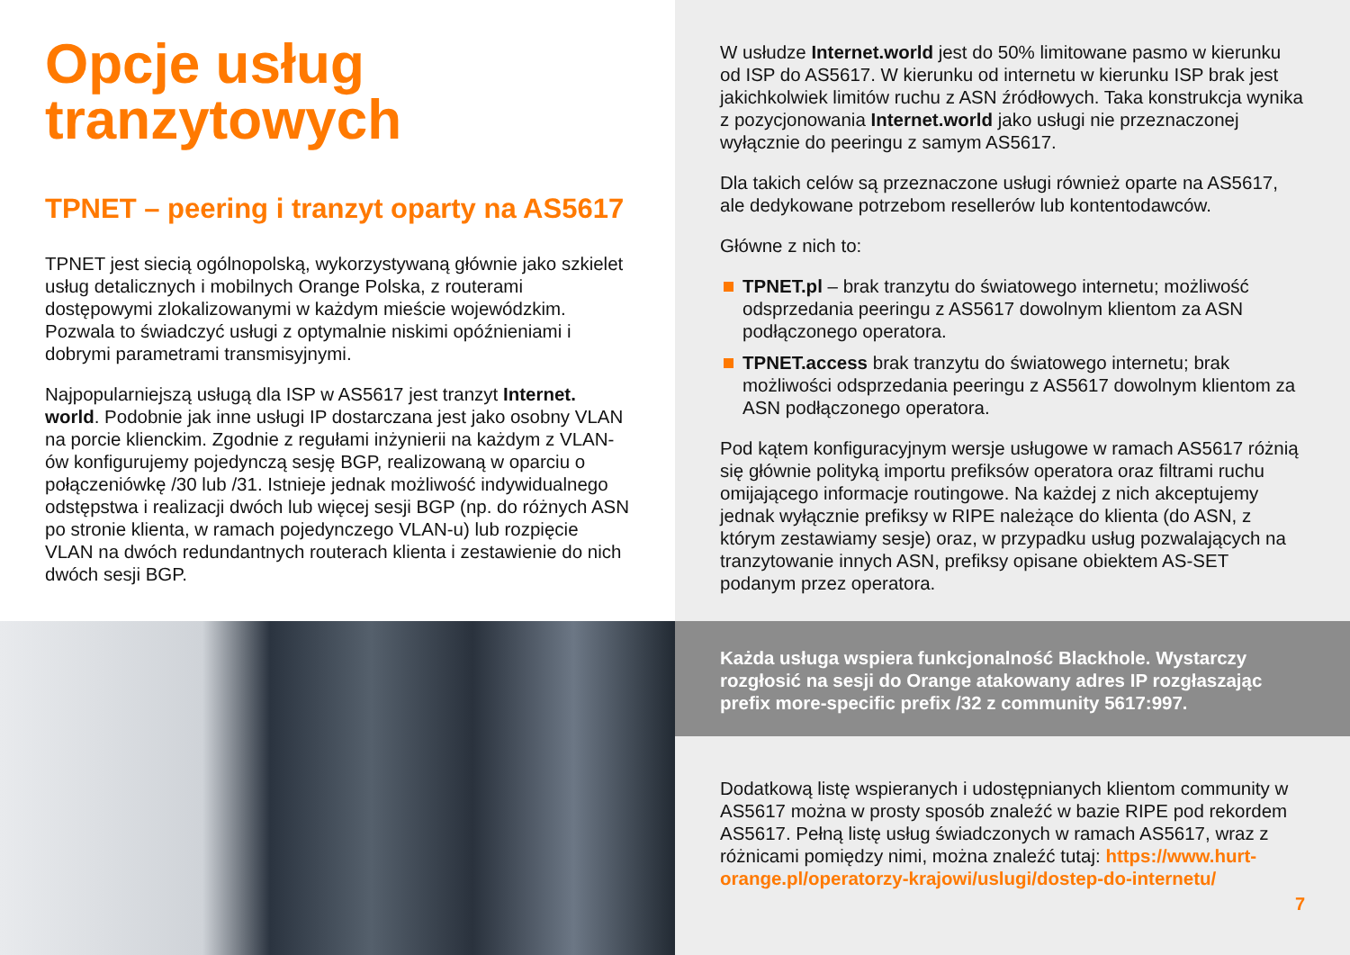Opcje usług tranzytowych
TPNET – peering i tranzyt oparty na AS5617
TPNET jest siecią ogólnopolską, wykorzystywaną głównie jako szkielet usług detalicznych i mobilnych Orange Polska, z routerami dostępowymi zlokalizowanymi w każdym mieście wojewódzkim. Pozwala to świadczyć usługi z optymalnie niskimi opóźnieniami i dobrymi parametrami transmisyjnymi.
Najpopularniejszą usługą dla ISP w AS5617 jest tranzyt Internet. world. Podobnie jak inne usługi IP dostarczana jest jako osobny VLAN na porcie klienckim. Zgodnie z regułami inżynierii na każdym z VLAN-ów konfigurujemy pojedynczą sesję BGP, realizowaną w oparciu o połączeniówkę /30 lub /31. Istnieje jednak możliwość indywidualnego odstępstwa i realizacji dwóch lub więcej sesji BGP (np. do różnych ASN po stronie klienta, w ramach pojedynczego VLAN-u) lub rozpięcie VLAN na dwóch redundantnych routerach klienta i zestawienie do nich dwóch sesji BGP.
W usłudze Internet.world jest do 50% limitowane pasmo w kierunku od ISP do AS5617. W kierunku od internetu w kierunku ISP brak jest jakichkolwiek limitów ruchu z ASN źródłowych. Taka konstrukcja wynika z pozycjonowania Internet.world jako usługi nie przeznaczonej wyłącznie do peeringu z samym AS5617.
Dla takich celów są przeznaczone usługi również oparte na AS5617, ale dedykowane potrzebom resellerów lub kontentodawców.
Główne z nich to:
TPNET.pl – brak tranzytu do światowego internetu; możliwość odsprzedania peeringu z AS5617 dowolnym klientom za ASN podłączonego operatora.
TPNET.access brak tranzytu do światowego internetu; brak możliwości odsprzedania peeringu z AS5617 dowolnym klientom za ASN podłączonego operatora.
Pod kątem konfiguracyjnym wersje usługowe w ramach AS5617 różnią się głównie polityką importu prefiksów operatora oraz filtrami ruchu omijającego informacje routingowe. Na każdej z nich akceptujemy jednak wyłącznie prefiksy w RIPE należące do klienta (do ASN, z którym zestawiamy sesje) oraz, w przypadku usług pozwalających na tranzytowanie innych ASN, prefiksy opisane obiektem AS-SET podanym przez operatora.
Każda usługa wspiera funkcjonalność Blackhole. Wystarczy rozgłosić na sesji do Orange atakowany adres IP rozgłaszając prefix more-specific prefix /32 z community 5617:997.
Dodatkową listę wspieranych i udostępnianych klientom community w AS5617 można w prosty sposób znaleźć w bazie RIPE pod rekordem AS5617. Pełną listę usług świadczonych w ramach AS5617, wraz z różnicami pomiędzy nimi, można znaleźć tutaj: https://www.hurt-orange.pl/operatorzy-krajowi/uslugi/dostep-do-internetu/
7